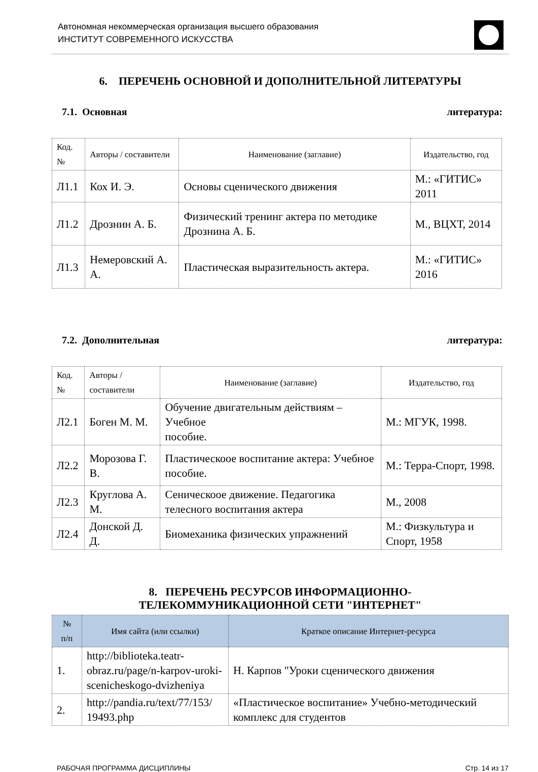Автономная некоммерческая организация высшего образования
ИНСТИТУТ СОВРЕМЕННОГО ИСКУССТВА
6. ПЕРЕЧЕНЬ ОСНОВНОЙ И ДОПОЛНИТЕЛЬНОЙ ЛИТЕРАТУРЫ
7.1. Основная литература:
| Код.№ | Авторы / составители | Наименование (заглавие) | Издательство, год |
| --- | --- | --- | --- |
| Л1.1 | Кох И. Э. | Основы сценического движения | М.: «ГИТИС» 2011 |
| Л1.2 | Дрознин А. Б. | Физический тренинг актера по методике Дрознина А. Б. | М., ВЦХТ, 2014 |
| Л1.3 | Немеровский А. А. | Пластическая выразительность актера. | М.: «ГИТИС» 2016 |
7.2. Дополнительная литература:
| Код.№ | Авторы / составители | Наименование (заглавие) | Издательство, год |
| --- | --- | --- | --- |
| Л2.1 | Боген М. М. | Обучение двигательным действиям – Учебное пособие. | М.: МГУК, 1998. |
| Л2.2 | Морозова Г. В. | Пластическоое воспитание актера: Учебное пособие. | М.: Терра-Спорт, 1998. |
| Л2.3 | Круглова А. М. | Сеническоое движение. Педагогика телесного воспитания актера | М., 2008 |
| Л2.4 | Донской Д. Д. | Биомеханика физических упражнений | М.: Физкультура и Спорт, 1958 |
8. ПЕРЕЧЕНЬ РЕСУРСОВ ИНФОРМАЦИОННО-
ТЕЛЕКОММУНИКАЦИОННОЙ СЕТИ "ИНТЕРНЕТ"
| № п/п | Имя сайта (или ссылки) | Краткое описание Интернет-ресурса |
| --- | --- | --- |
| 1. | http://biblioteka.teatr-obraz.ru/page/n-karpov-uroki-scenicheskogo-dvizheniya | Н. Карпов "Уроки сценического движения |
| 2. | http://pandia.ru/text/77/153/ 19493.php | «Пластическое воспитание» Учебно-методический комплекс для студентов |
РАБОЧАЯ ПРОГРАММА ДИСЦИПЛИНЫ Стр. 14 из 17